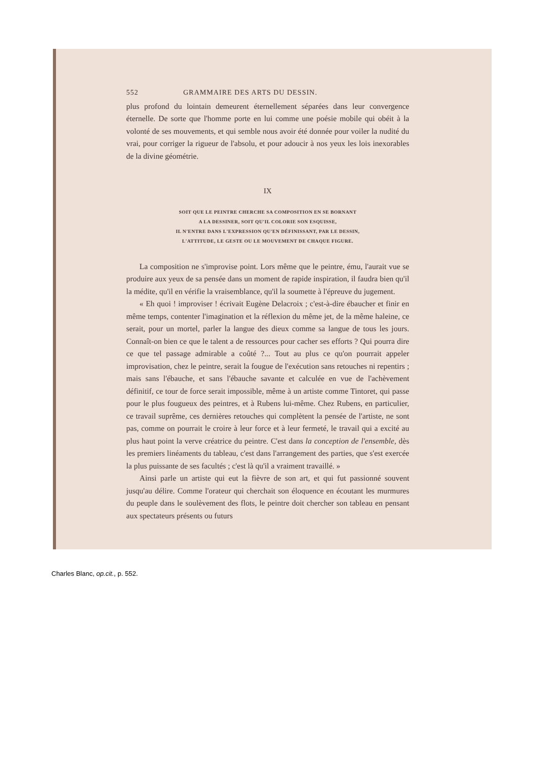552 GRAMMAIRE DES ARTS DU DESSIN.
plus profond du lointain demeurent éternellement séparées dans leur convergence éternelle. De sorte que l'homme porte en lui comme une poésie mobile qui obéit à la volonté de ses mouvements, et qui semble nous avoir été donnée pour voiler la nudité du vrai, pour corriger la rigueur de l'absolu, et pour adoucir à nos yeux les lois inexorables de la divine géométrie.
IX
SOIT QUE LE PEINTRE CHERCHE SA COMPOSITION EN SE BORNANT
A LA DESSINER, SOIT QU'IL COLORIE SON ESQUISSE,
IL N'ENTRE DANS L'EXPRESSION QU'EN DÉFINISSANT, PAR LE DESSIN,
L'ATTITUDE, LE GESTE OU LE MOUVEMENT DE CHAQUE FIGURE.
La composition ne s'improvise point. Lors même que le peintre, ému, l'aurait vue se produire aux yeux de sa pensée dans un moment de rapide inspiration, il faudra bien qu'il la médite, qu'il en vérifie la vraisemblance, qu'il la soumette à l'épreuve du jugement.
« Eh quoi ! improviser ! écrivait Eugène Delacroix ; c'est-à-dire ébaucher et finir en même temps, contenter l'imagination et la réflexion du même jet, de la même haleine, ce serait, pour un mortel, parler la langue des dieux comme sa langue de tous les jours. Connaît-on bien ce que le talent a de ressources pour cacher ses efforts ? Qui pourra dire ce que tel passage admirable a coûté ?... Tout au plus ce qu'on pourrait appeler improvisation, chez le peintre, serait la fougue de l'exécution sans retouches ni repentirs ; mais sans l'ébauche, et sans l'ébauche savante et calculée en vue de l'achèvement définitif, ce tour de force serait impossible, même à un artiste comme Tintoret, qui passe pour le plus fougueux des peintres, et à Rubens lui-même. Chez Rubens, en particulier, ce travail suprême, ces dernières retouches qui complètent la pensée de l'artiste, ne sont pas, comme on pourrait le croire à leur force et à leur fermeté, le travail qui a excité au plus haut point la verve créatrice du peintre. C'est dans la conception de l'ensemble, dès les premiers linéaments du tableau, c'est dans l'arrangement des parties, que s'est exercée la plus puissante de ses facultés ; c'est là qu'il a vraiment travaillé. »
Ainsi parle un artiste qui eut la fièvre de son art, et qui fut passionné souvent jusqu'au délire. Comme l'orateur qui cherchait son éloquence en écoutant les murmures du peuple dans le soulèvement des flots, le peintre doit chercher son tableau en pensant aux spectateurs présents ou futurs
Charles Blanc, op.cit., p. 552.